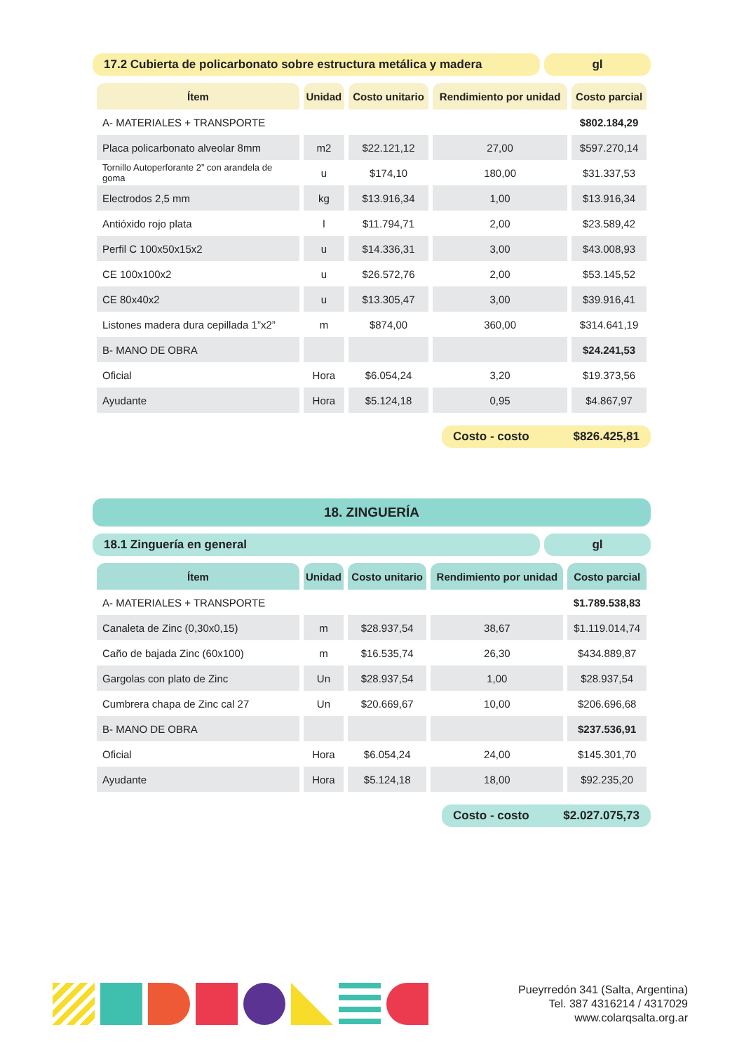17.2 Cubierta de policarbonato sobre estructura metálica y madera
gl
| Ítem | Unidad | Costo unitario | Rendimiento por unidad | Costo parcial |
| --- | --- | --- | --- | --- |
| A- MATERIALES + TRANSPORTE | | | | $802.184,29 |
| Placa policarbonato alveolar 8mm | m2 | $22.121,12 | 27,00 | $597.270,14 |
| Tornillo Autoperforante 2” con arandela de goma | u | $174,10 | 180,00 | $31.337,53 |
| Electrodos 2,5 mm | kg | $13.916,34 | 1,00 | $13.916,34 |
| Antióxido rojo plata | l | $11.794,71 | 2,00 | $23.589,42 |
| Perfil C 100x50x15x2 | u | $14.336,31 | 3,00 | $43.008,93 |
| CE 100x100x2 | u | $26.572,76 | 2,00 | $53.145,52 |
| CE 80x40x2 | u | $13.305,47 | 3,00 | $39.916,41 |
| Listones madera dura cepillada 1”x2” | m | $874,00 | 360,00 | $314.641,19 |
| B- MANO DE OBRA | | | | $24.241,53 |
| Oficial | Hora | $6.054,24 | 3,20 | $19.373,56 |
| Ayudante | Hora | $5.124,18 | 0,95 | $4.867,97 |
Costo - costo $826.425,81
18. ZINGUERÍA
18.1 Zinguería en general gl
| Ítem | Unidad | Costo unitario | Rendimiento por unidad | Costo parcial |
| --- | --- | --- | --- | --- |
| A- MATERIALES + TRANSPORTE | | | | $1.789.538,83 |
| Canaleta de Zinc (0,30x0,15) | m | $28.937,54 | 38,67 | $1.119.014,74 |
| Caño de bajada Zinc (60x100) | m | $16.535,74 | 26,30 | $434.889,87 |
| Gargolas con plato de Zinc | Un | $28.937,54 | 1,00 | $28.937,54 |
| Cumbrera chapa de Zinc cal 27 | Un | $20.669,67 | 10,00 | $206.696,68 |
| B- MANO DE OBRA | | | | $237.536,91 |
| Oficial | Hora | $6.054,24 | 24,00 | $145.301,70 |
| Ayudante | Hora | $5.124,18 | 18,00 | $92.235,20 |
Costo - costo $2.027.075,73
Pueyrredón 341 (Salta, Argentina)
Tel. 387 4316214 / 4317029
www.colarqsalta.org.ar